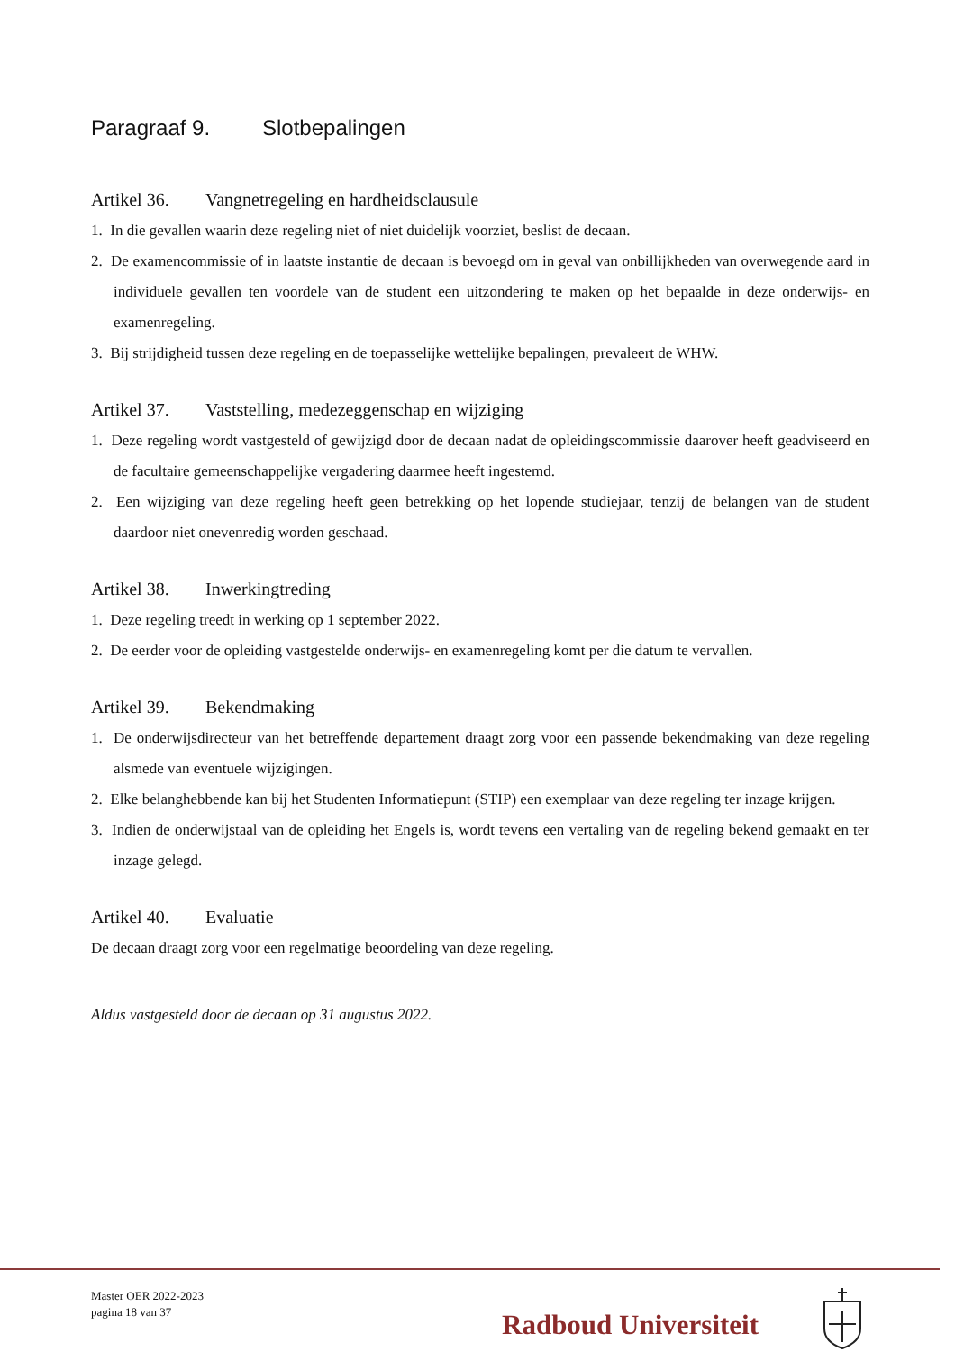Paragraaf 9. Slotbepalingen
Artikel 36. Vangnetregeling en hardheidsclausule
1. In die gevallen waarin deze regeling niet of niet duidelijk voorziet, beslist de decaan.
2. De examencommissie of in laatste instantie de decaan is bevoegd om in geval van onbillijkheden van overwegende aard in individuele gevallen ten voordele van de student een uitzondering te maken op het bepaalde in deze onderwijs- en examenregeling.
3. Bij strijdigheid tussen deze regeling en de toepasselijke wettelijke bepalingen, prevaleert de WHW.
Artikel 37. Vaststelling, medezeggenschap en wijziging
1. Deze regeling wordt vastgesteld of gewijzigd door de decaan nadat de opleidingscommissie daarover heeft geadviseerd en de facultaire gemeenschappelijke vergadering daarmee heeft ingestemd.
2. Een wijziging van deze regeling heeft geen betrekking op het lopende studiejaar, tenzij de belangen van de student daardoor niet onevenredig worden geschaad.
Artikel 38. Inwerkingtreding
1. Deze regeling treedt in werking op 1 september 2022.
2. De eerder voor de opleiding vastgestelde onderwijs- en examenregeling komt per die datum te vervallen.
Artikel 39. Bekendmaking
1. De onderwijsdirecteur van het betreffende departement draagt zorg voor een passende bekendmaking van deze regeling alsmede van eventuele wijzigingen.
2. Elke belanghebbende kan bij het Studenten Informatiepunt (STIP) een exemplaar van deze regeling ter inzage krijgen.
3. Indien de onderwijstaal van de opleiding het Engels is, wordt tevens een vertaling van de regeling bekend gemaakt en ter inzage gelegd.
Artikel 40. Evaluatie
De decaan draagt zorg voor een regelmatige beoordeling van deze regeling.
Aldus vastgesteld door de decaan op 31 augustus 2022.
Master OER 2022-2023
pagina 18 van 37
Radboud Universiteit